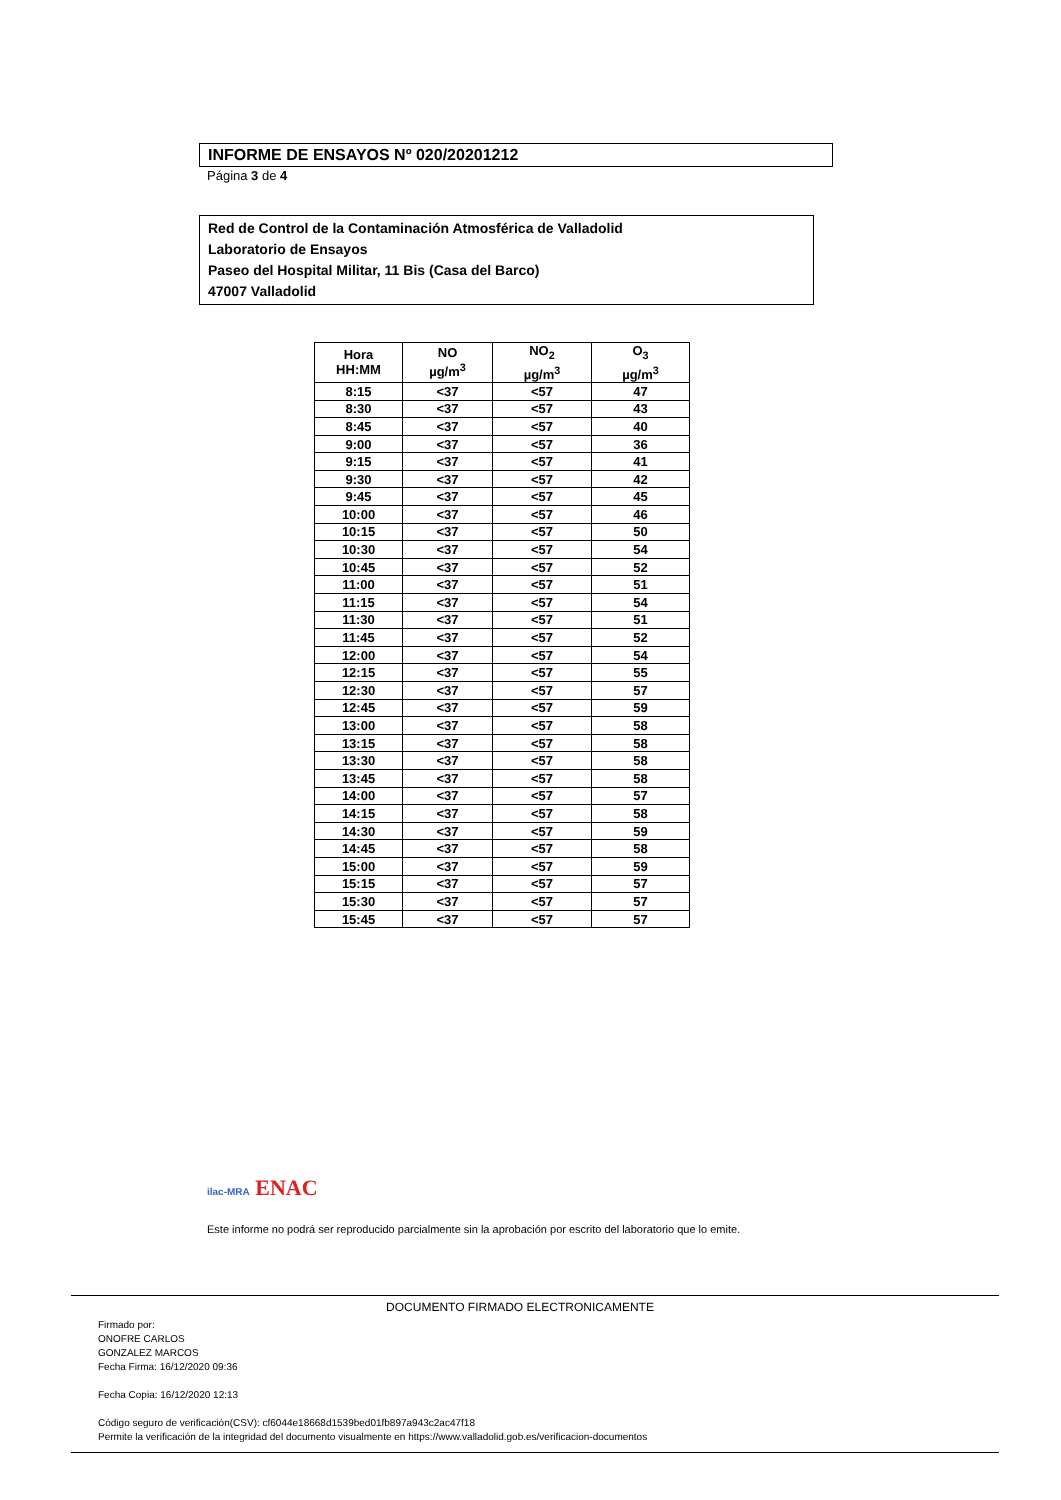INFORME DE ENSAYOS Nº 020/20201212
Página 3 de 4
Red de Control de la Contaminación Atmosférica de Valladolid
Laboratorio de Ensayos
Paseo del Hospital Militar, 11 Bis (Casa del Barco)
47007 Valladolid
| Hora HH:MM | NO µg/m<sup>3</sup> | NO<sub>2</sub> µg/m<sup>3</sup> | O<sub>3</sub> µg/m<sup>3</sup> |
| --- | --- | --- | --- |
| 8:15 | <37 | <57 | 47 |
| 8:30 | <37 | <57 | 43 |
| 8:45 | <37 | <57 | 40 |
| 9:00 | <37 | <57 | 36 |
| 9:15 | <37 | <57 | 41 |
| 9:30 | <37 | <57 | 42 |
| 9:45 | <37 | <57 | 45 |
| 10:00 | <37 | <57 | 46 |
| 10:15 | <37 | <57 | 50 |
| 10:30 | <37 | <57 | 54 |
| 10:45 | <37 | <57 | 52 |
| 11:00 | <37 | <57 | 51 |
| 11:15 | <37 | <57 | 54 |
| 11:30 | <37 | <57 | 51 |
| 11:45 | <37 | <57 | 52 |
| 12:00 | <37 | <57 | 54 |
| 12:15 | <37 | <57 | 55 |
| 12:30 | <37 | <57 | 57 |
| 12:45 | <37 | <57 | 59 |
| 13:00 | <37 | <57 | 58 |
| 13:15 | <37 | <57 | 58 |
| 13:30 | <37 | <57 | 58 |
| 13:45 | <37 | <57 | 58 |
| 14:00 | <37 | <57 | 57 |
| 14:15 | <37 | <57 | 58 |
| 14:30 | <37 | <57 | 59 |
| 14:45 | <37 | <57 | 58 |
| 15:00 | <37 | <57 | 59 |
| 15:15 | <37 | <57 | 57 |
| 15:30 | <37 | <57 | 57 |
| 15:45 | <37 | <57 | 57 |
ilac-MRA ENAC
Este informe no podrá ser reproducido parcialmente sin la aprobación por escrito del laboratorio que lo emite.
DOCUMENTO FIRMADO ELECTRONICAMENTE
Firmado por:
ONOFRE CARLOS
GONZALEZ MARCOS
Fecha Firma: 16/12/2020 09:36
Fecha Copia: 16/12/2020 12:13
Código seguro de verificación(CSV): cf6044e18668d1539bed01fb897a943c2ac47f18
Permite la verificación de la integridad del documento visualmente en https://www.valladolid.gob.es/verificacion-documentos